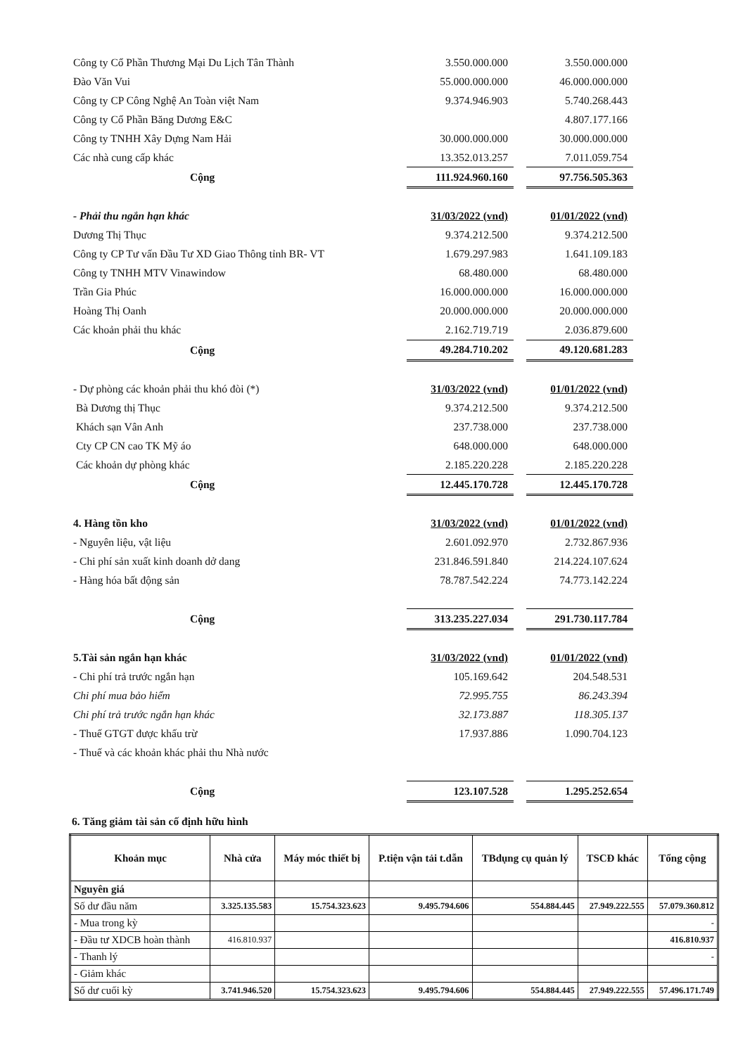| Công ty Cổ Phần Thương Mại Du Lịch Tân Thành | 3.550.000.000 | | 3.550.000.000 |
| Đào Văn Vui | 55.000.000.000 | | 46.000.000.000 |
| Công ty CP Công Nghệ An Toàn việt Nam | 9.374.946.903 | | 5.740.268.443 |
| Công ty Cổ Phần Băng Dương E&C | | | 4.807.177.166 |
| Công ty TNHH Xây Dựng Nam Hải | 30.000.000.000 | | 30.000.000.000 |
| Các nhà cung cấp khác | 13.352.013.257 | | 7.011.059.754 |
| Cộng | 111.924.960.160 | | 97.756.505.363 |
| - Phải thu ngắn hạn khác | 31/03/2022 (vnd) | | 01/01/2022 (vnd) |
| Dương Thị Thục | 9.374.212.500 | | 9.374.212.500 |
| Công ty CP Tư vấn Đầu Tư XD Giao Thông tỉnh BR- VT | 1.679.297.983 | | 1.641.109.183 |
| Công ty TNHH MTV Vinawindow | 68.480.000 | | 68.480.000 |
| Trần Gia Phúc | 16.000.000.000 | | 16.000.000.000 |
| Hoàng Thị Oanh | 20.000.000.000 | | 20.000.000.000 |
| Các khoản phải thu khác | 2.162.719.719 | | 2.036.879.600 |
| Cộng | 49.284.710.202 | | 49.120.681.283 |
| - Dự phòng các khoản phải thu khó đòi (*) | 31/03/2022 (vnd) | | 01/01/2022 (vnd) |
| Bà Dương thị Thục | 9.374.212.500 | | 9.374.212.500 |
| Khách sạn Vân Anh | 237.738.000 | | 237.738.000 |
| Cty CP CN cao TK Mỹ áo | 648.000.000 | | 648.000.000 |
| Các khoản dự phòng khác | 2.185.220.228 | | 2.185.220.228 |
| Cộng | 12.445.170.728 | | 12.445.170.728 |
| 4. Hàng tồn kho | 31/03/2022 (vnd) | | 01/01/2022 (vnd) |
| - Nguyên liệu, vật liệu | 2.601.092.970 | | 2.732.867.936 |
| - Chi phí sản xuất kinh doanh dở dang | 231.846.591.840 | | 214.224.107.624 |
| - Hàng hóa bất động sản | 78.787.542.224 | | 74.773.142.224 |
| Cộng | 313.235.227.034 | | 291.730.117.784 |
| 5.Tài sản ngắn hạn khác | 31/03/2022 (vnd) | | 01/01/2022 (vnd) |
| - Chi phí trả trước ngắn hạn | 105.169.642 | | 204.548.531 |
| Chi phí mua bảo hiểm | 72.995.755 | | 86.243.394 |
| Chi phí trả trước ngắn hạn khác | 32.173.887 | | 118.305.137 |
| - Thuế GTGT được khấu trừ | 17.937.886 | | 1.090.704.123 |
| - Thuế và các khoản khác phải thu Nhà nước | | | |
| Cộng | 123.107.528 | | 1.295.252.654 |
6. Tăng giảm tài sản cố định hữu hình
| Khoản mục | Nhà cửa | Máy móc thiết bị | P.tiện vận tải t.dẫn | TBdụng cụ quản lý | TSCĐ khác | Tổng cộng |
| --- | --- | --- | --- | --- | --- | --- |
| Nguyên giá | | | | | | |
| Số dư đầu năm | 3.325.135.583 | 15.754.323.623 | 9.495.794.606 | 554.884.445 | 27.949.222.555 | 57.079.360.812 |
| - Mua trong kỳ | | | | | | - |
| - Đầu tư XDCB hoàn thành | 416.810.937 | | | | | 416.810.937 |
| - Thanh lý | | | | | | - |
| - Giảm khác | | | | | | |
| Số dư cuối kỳ | 3.741.946.520 | 15.754.323.623 | 9.495.794.606 | 554.884.445 | 27.949.222.555 | 57.496.171.749 |